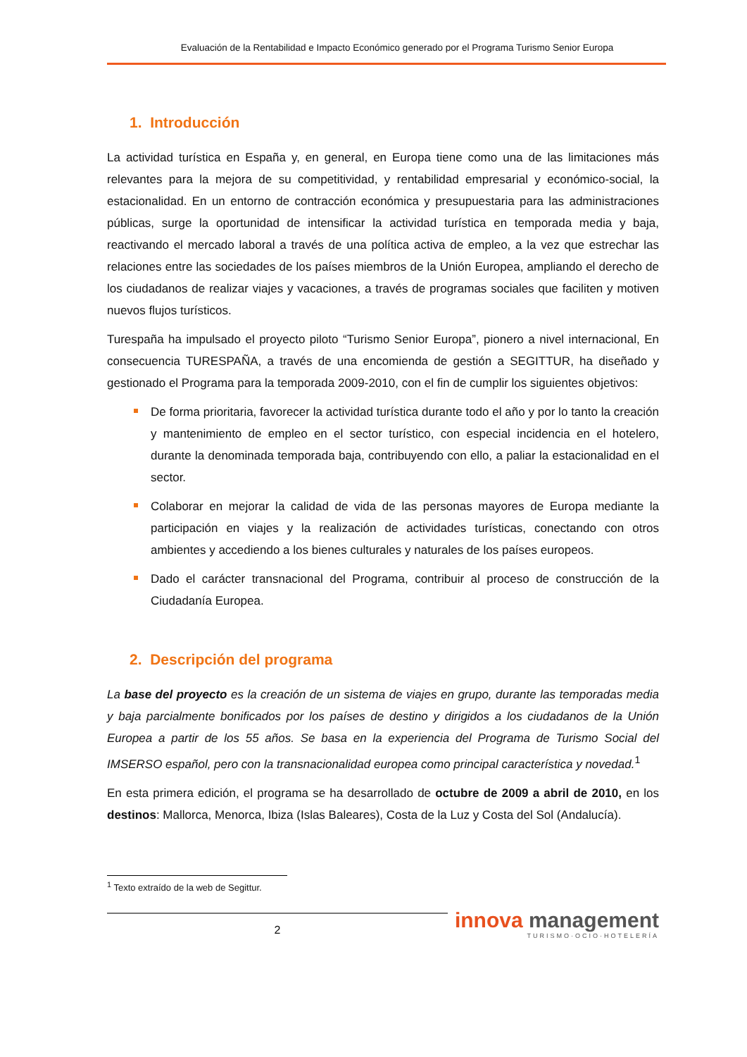Evaluación de la Rentabilidad e Impacto Económico generado por el Programa Turismo Senior Europa
1. Introducción
La actividad turística en España y, en general, en Europa tiene como una de las limitaciones más relevantes para la mejora de su competitividad, y rentabilidad empresarial y económico-social, la estacionalidad. En un entorno de contracción económica y presupuestaria para las administraciones públicas, surge la oportunidad de intensificar la actividad turística en temporada media y baja, reactivando el mercado laboral a través de una política activa de empleo, a la vez que estrechar las relaciones entre las sociedades de los países miembros de la Unión Europea, ampliando el derecho de los ciudadanos de realizar viajes y vacaciones, a través de programas sociales que faciliten y motiven nuevos flujos turísticos.
Turespaña ha impulsado el proyecto piloto “Turismo Senior Europa”, pionero a nivel internacional, En consecuencia TURESPAÑA, a través de una encomienda de gestión a SEGITTUR, ha diseñado y gestionado el Programa para la temporada 2009-2010, con el fin de cumplir los siguientes objetivos:
De forma prioritaria, favorecer la actividad turística durante todo el año y por lo tanto la creación y mantenimiento de empleo en el sector turístico, con especial incidencia en el hotelero, durante la denominada temporada baja, contribuyendo con ello, a paliar la estacionalidad en el sector.
Colaborar en mejorar la calidad de vida de las personas mayores de Europa mediante la participación en viajes y la realización de actividades turísticas, conectando con otros ambientes y accediendo a los bienes culturales y naturales de los países europeos.
Dado el carácter transnacional del Programa, contribuir al proceso de construcción de la Ciudadanía Europea.
2. Descripción del programa
La base del proyecto es la creación de un sistema de viajes en grupo, durante las temporadas media y baja parcialmente bonificados por los países de destino y dirigidos a los ciudadanos de la Unión Europea a partir de los 55 años. Se basa en la experiencia del Programa de Turismo Social del IMSERSO español, pero con la transnacionalidad europea como principal característica y novedad.<sup>1</sup>
En esta primera edición, el programa se ha desarrollado de octubre de 2009 a abril de 2010, en los destinos: Mallorca, Menorca, Ibiza (Islas Baleares), Costa de la Luz y Costa del Sol (Andalucía).
<sup>1</sup> Texto extraído de la web de Segittur.
2
innova management
TURISMO·OCIO·HOTELERÍA